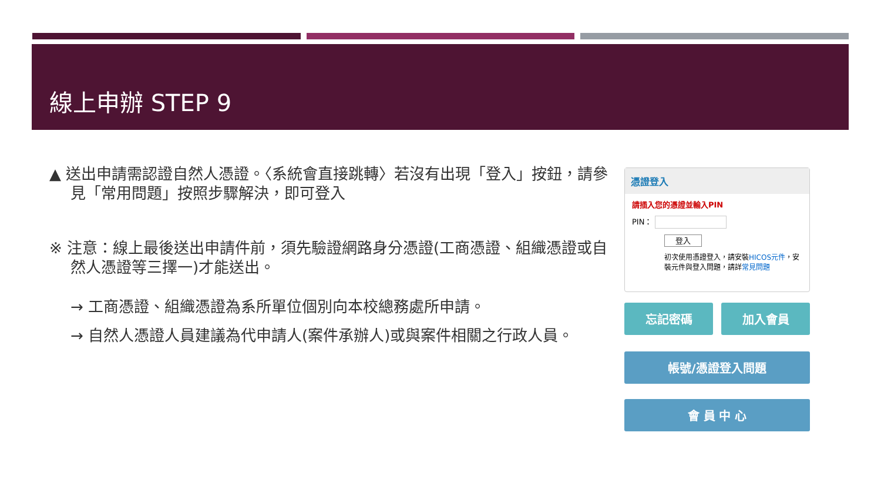線上申辦 STEP 9
▲ 送出申請需認證自然人憑證。〈系統會直接跳轉〉若沒有出現「登入」按鈕，請參見「常用問題」按照步驟解決，即可登入
※ 注意：線上最後送出申請件前，須先驗證網路身分憑證(工商憑證、組織憑證或自然人憑證等三擇一)才能送出。
→ 工商憑證、組織憑證為系所單位個別向本校總務處所申請。
→ 自然人憑證人員建議為代申請人(案件承辦人)或與案件相關之行政人員。
憑證登入
請插入您的憑證並輸入PIN
PIN：
登入
初次使用憑證登入，請安裝HICOS元件，安裝元件與登入問題，請詳常見問題
忘記密碼 加入會員
帳號/憑證登入問題
會 員 中 心